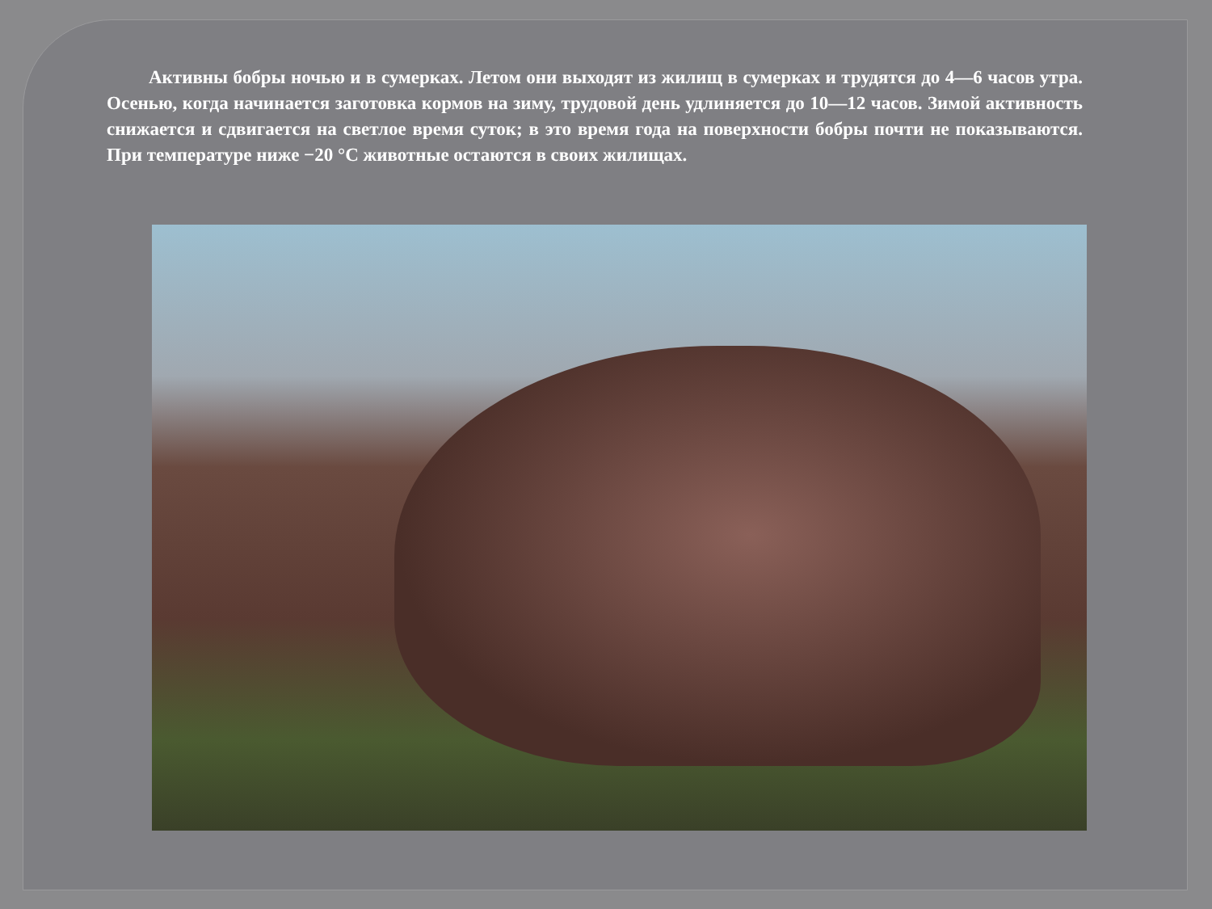Активны бобры ночью и в сумерках. Летом они выходят из жилищ в сумерках и трудятся до 4—6 часов утра. Осенью, когда начинается заготовка кормов на зиму, трудовой день удлиняется до 10—12 часов. Зимой активность снижается и сдвигается на светлое время суток; в это время года на поверхности бобры почти не показываются. При температуре ниже −20 °C животные остаются в своих жилищах.